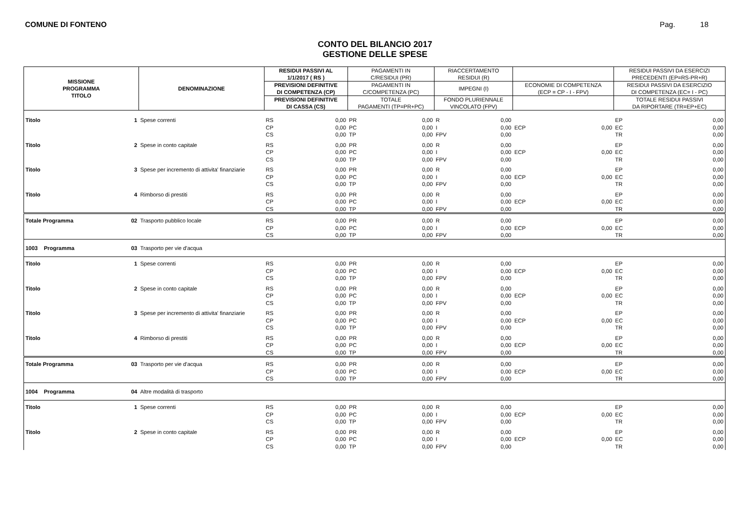COMUNE DI FONTENO Pag. 18
CONTO DEL BILANCIO 2017
GESTIONE DELLE SPESE
| MISSIONE PROGRAMMA TITOLO | | DENOMINAZIONE | RESIDUI PASSIVI AL 1/1/2017 ( RS ) | | PAGAMENTI IN C/RESIDUI (PR) | | RIACCERTAMENTO RESIDUI (R) | | | | RESIDUI PASSIVI DA ESERCIZI PRECEDENTI (EP=RS-PR+R) | |
| --- | --- | --- | --- | --- | --- | --- | --- | --- | --- | --- | --- | --- |
| | | | PREVISIONI DEFINITIVE DI COMPETENZA (CP) | | PAGAMENTI IN C/COMPETENZA (PC) | | IMPEGNI (I) | | ECONOMIE DI COMPETENZA (ECP = CP - I - FPV) | | RESIDUI PASSIVI DA ESERCIZIO DI COMPETENZA (EC= I - PC) | |
| | | | PREVISIONI DEFINITIVE DI CASSA (CS) | | TOTALE PAGAMENTI (TP=PR+PC) | | FONDO PLURIENNALE VINCOLATO (FPV) | | | | TOTALE RESIDUI PASSIVI DA RIPORTARE (TR=EP+EC) | |
| Titolo | 1 | Spese correnti | RS | 0,00 | PR | 0,00 | R | 0,00 | | | EP | 0,00 |
| | | | CP | 0,00 | PC | 0,00 | I | 0,00 | ECP | 0,00 | EC | 0,00 |
| | | | CS | 0,00 | TP | 0,00 | FPV | 0,00 | | | TR | 0,00 |
| Titolo | 2 | Spese in conto capitale | RS | 0,00 | PR | 0,00 | R | 0,00 | | | EP | 0,00 |
| | | | CP | 0,00 | PC | 0,00 | I | 0,00 | ECP | 0,00 | EC | 0,00 |
| | | | CS | 0,00 | TP | 0,00 | FPV | 0,00 | | | TR | 0,00 |
| Titolo | 3 | Spese per incremento di attivita' finanziarie | RS | 0,00 | PR | 0,00 | R | 0,00 | | | EP | 0,00 |
| | | | CP | 0,00 | PC | 0,00 | I | 0,00 | ECP | 0,00 | EC | 0,00 |
| | | | CS | 0,00 | TP | 0,00 | FPV | 0,00 | | | TR | 0,00 |
| Titolo | 4 | Rimborso di prestiti | RS | 0,00 | PR | 0,00 | R | 0,00 | | | EP | 0,00 |
| | | | CP | 0,00 | PC | 0,00 | I | 0,00 | ECP | 0,00 | EC | 0,00 |
| | | | CS | 0,00 | TP | 0,00 | FPV | 0,00 | | | TR | 0,00 |
| Totale Programma | 02 | Trasporto pubblico locale | RS | 0,00 | PR | 0,00 | R | 0,00 | | | EP | 0,00 |
| | | | CP | 0,00 | PC | 0,00 | I | 0,00 | ECP | 0,00 | EC | 0,00 |
| | | | CS | 0,00 | TP | 0,00 | FPV | 0,00 | | | TR | 0,00 |
| 1003 Programma | 03 | Trasporto per vie d'acqua | | | | | | | | | | |
| Titolo | 1 | Spese correnti | RS | 0,00 | PR | 0,00 | R | 0,00 | | | EP | 0,00 |
| | | | CP | 0,00 | PC | 0,00 | I | 0,00 | ECP | 0,00 | EC | 0,00 |
| | | | CS | 0,00 | TP | 0,00 | FPV | 0,00 | | | TR | 0,00 |
| Titolo | 2 | Spese in conto capitale | RS | 0,00 | PR | 0,00 | R | 0,00 | | | EP | 0,00 |
| | | | CP | 0,00 | PC | 0,00 | I | 0,00 | ECP | 0,00 | EC | 0,00 |
| | | | CS | 0,00 | TP | 0,00 | FPV | 0,00 | | | TR | 0,00 |
| Titolo | 3 | Spese per incremento di attivita' finanziarie | RS | 0,00 | PR | 0,00 | R | 0,00 | | | EP | 0,00 |
| | | | CP | 0,00 | PC | 0,00 | I | 0,00 | ECP | 0,00 | EC | 0,00 |
| | | | CS | 0,00 | TP | 0,00 | FPV | 0,00 | | | TR | 0,00 |
| Titolo | 4 | Rimborso di prestiti | RS | 0,00 | PR | 0,00 | R | 0,00 | | | EP | 0,00 |
| | | | CP | 0,00 | PC | 0,00 | I | 0,00 | ECP | 0,00 | EC | 0,00 |
| | | | CS | 0,00 | TP | 0,00 | FPV | 0,00 | | | TR | 0,00 |
| Totale Programma | 03 | Trasporto per vie d'acqua | RS | 0,00 | PR | 0,00 | R | 0,00 | | | EP | 0,00 |
| | | | CP | 0,00 | PC | 0,00 | I | 0,00 | ECP | 0,00 | EC | 0,00 |
| | | | CS | 0,00 | TP | 0,00 | FPV | 0,00 | | | TR | 0,00 |
| 1004 Programma | 04 | Altre modalità di trasporto | | | | | | | | | | |
| Titolo | 1 | Spese correnti | RS | 0,00 | PR | 0,00 | R | 0,00 | | | EP | 0,00 |
| | | | CP | 0,00 | PC | 0,00 | I | 0,00 | ECP | 0,00 | EC | 0,00 |
| | | | CS | 0,00 | TP | 0,00 | FPV | 0,00 | | | TR | 0,00 |
| Titolo | 2 | Spese in conto capitale | RS | 0,00 | PR | 0,00 | R | 0,00 | | | EP | 0,00 |
| | | | CP | 0,00 | PC | 0,00 | I | 0,00 | ECP | 0,00 | EC | 0,00 |
| | | | CS | 0,00 | TP | 0,00 | FPV | 0,00 | | | TR | 0,00 |